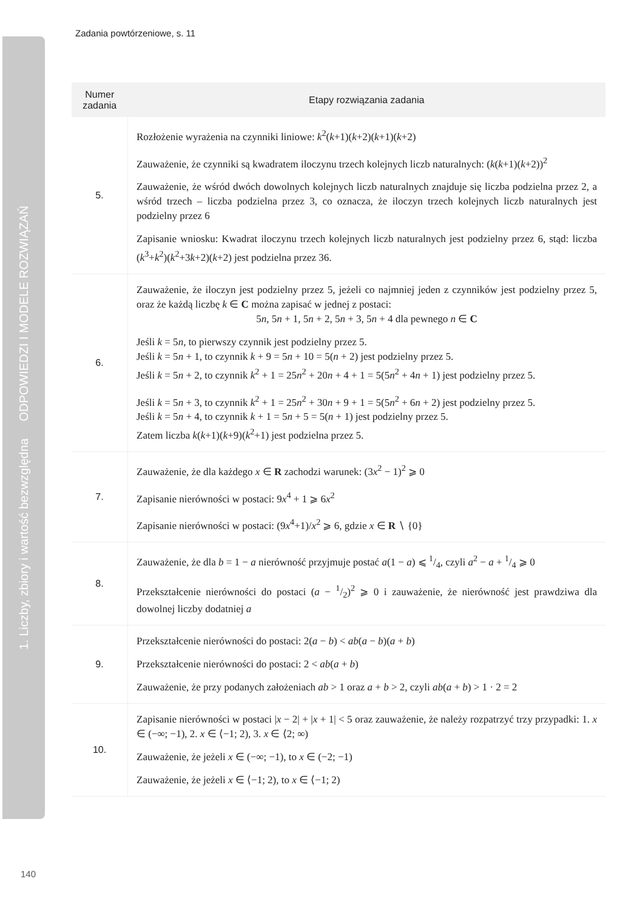1. Liczby, zbiory i wartość bezwzględna ODPOWIEDZI I MODELE ROZWIĄZAŃ
Zadania powtórzeniowe, s. 11
| Numer zadania | Etapy rozwiązania zadania |
| --- | --- |
| 5. | Rozłożenie wyrażenia na czynniki liniowe: k<sup>2</sup>( k +1)( k +2)( k +1)( k +2) Zauważenie, że czynniki są kwadratem iloczynu trzech kolejnych liczb naturalnych: ( k ( k +1)( k +2))<sup>2</sup> Zauważenie, że wśród dwóch dowolnych kolejnych liczb naturalnych znajduje się liczba podzielna przez 2, a wśród trzech – liczba podzielna przez 3, co oznacza, że iloczyn trzech kolejnych liczb naturalnych jest podzielny przez 6 Zapisanie wniosku: Kwadrat iloczynu trzech kolejnych liczb naturalnych jest podzielny przez 6, stąd: liczba ( k<sup>3</sup>+ k<sup>2</sup>)( k<sup>2</sup>+3 k +2)( k +2) jest podzielna przez 36. |
| 6. | Zauważenie, że iloczyn jest podzielny przez 5, jeżeli co najmniej jeden z czynników jest podzielny przez 5, oraz że każdą liczbę k ∈ C można zapisać w jednej z postaci: 5 n , 5 n + 1, 5 n + 2, 5 n + 3, 5 n + 4 dla pewnego n ∈ C Jeśli k = 5 n , to pierwszy czynnik jest podzielny przez 5. Jeśli k = 5 n + 1, to czynnik k + 9 = 5 n + 10 = 5( n + 2) jest podzielny przez 5. Jeśli k = 5 n + 2, to czynnik k<sup>2</sup> + 1 = 25 n<sup>2</sup> + 20 n + 4 + 1 = 5(5 n<sup>2</sup> + 4 n + 1) jest podzielny przez 5. Jeśli k = 5 n + 3, to czynnik k<sup>2</sup> + 1 = 25 n<sup>2</sup> + 30 n + 9 + 1 = 5(5 n<sup>2</sup> + 6 n + 2) jest podzielny przez 5. Jeśli k = 5 n + 4, to czynnik k + 1 = 5 n + 5 = 5( n + 1) jest podzielny przez 5. Zatem liczba k ( k +1)( k +9)( k<sup>2</sup>+1) jest podzielna przez 5. |
| 7. | Zauważenie, że dla każdego x ∈ R zachodzi warunek: (3 x<sup>2</sup> − 1)<sup>2</sup> ⩾ 0 Zapisanie nierówności w postaci: 9 x<sup>4</sup> + 1 ⩾ 6 x<sup>2</sup> Zapisanie nierówności w postaci: (9 x<sup>4</sup>+1)/ x<sup>2</sup> ⩾ 6, gdzie x ∈ R ∖ {0} |
| 8. | Zauważenie, że dla b = 1 − a nierówność przyjmuje postać a (1 − a ) ⩽ 1/4, czyli a<sup>2</sup> − a + 1/4 ⩾ 0 Przekształcenie nierówności do postaci ( a − 1/2)<sup>2</sup> ⩾ 0 i zauważenie, że nierówność jest prawdziwa dla dowolnej liczby dodatniej a |
| 9. | Przekształcenie nierówności do postaci: 2( a − b ) < ab ( a − b )( a + b ) Przekształcenie nierówności do postaci: 2 < ab ( a + b ) Zauważenie, że przy podanych założeniach ab > 1 oraz a + b > 2, czyli ab ( a + b ) > 1 · 2 = 2 |
| 10. | Zapisanie nierówności w postaci / x − 2/ + / x + 1/ < 5 oraz zauważenie, że należy rozpatrzyć trzy przypadki: 1. x ∈ (−∞; −1), 2. x ∈ ⟨−1; 2), 3. x ∈ ⟨2; ∞) Zauważenie, że jeżeli x ∈ (−∞; −1), to x ∈ (−2; −1) Zauważenie, że jeżeli x ∈ ⟨−1; 2), to x ∈ ⟨−1; 2) |
140